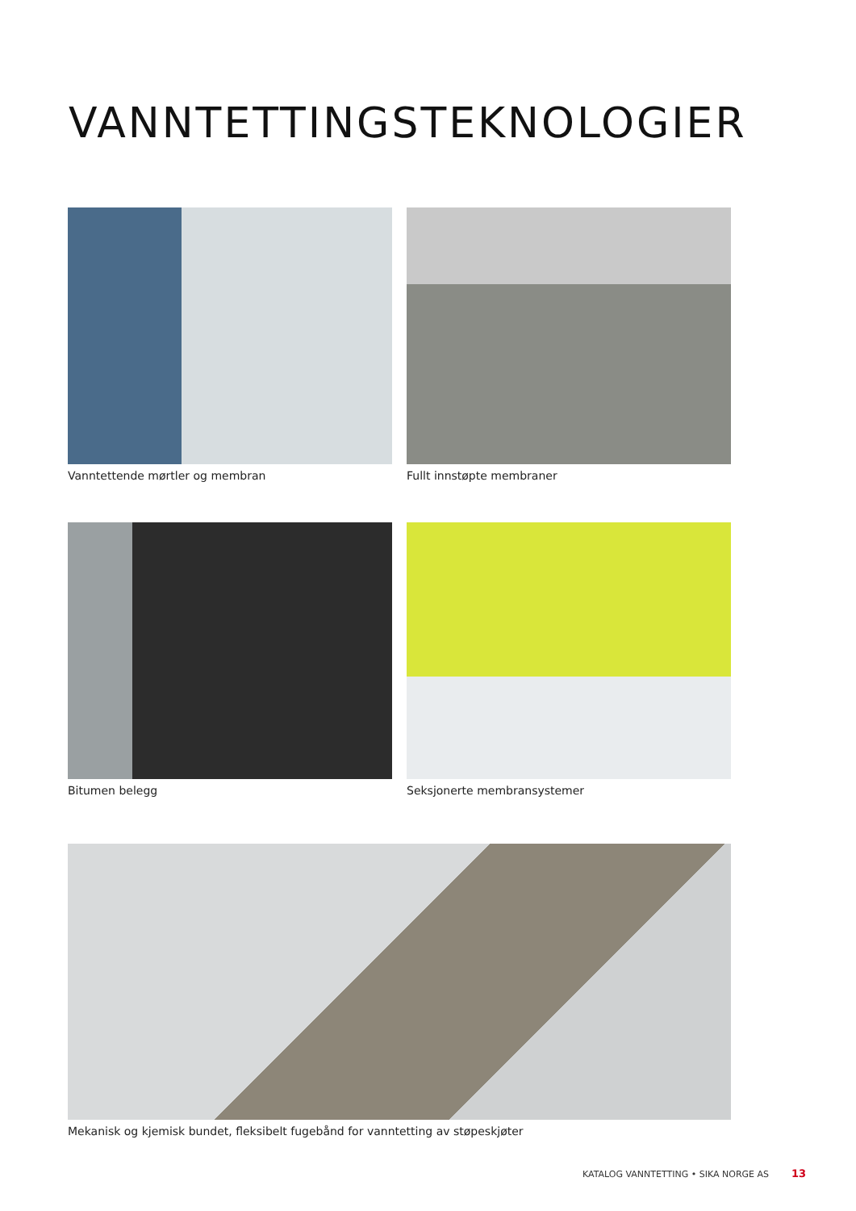VANNTETTINGSTEKNOLOGIER
Vanntettende mørtler og membran
Fullt innstøpte membraner
Bitumen belegg
Seksjonerte membransystemer
Mekanisk og kjemisk bundet, fleksibelt fugebånd for vanntetting av støpeskjøter
KATALOG VANNTETTING • SIKA NORGE AS
13